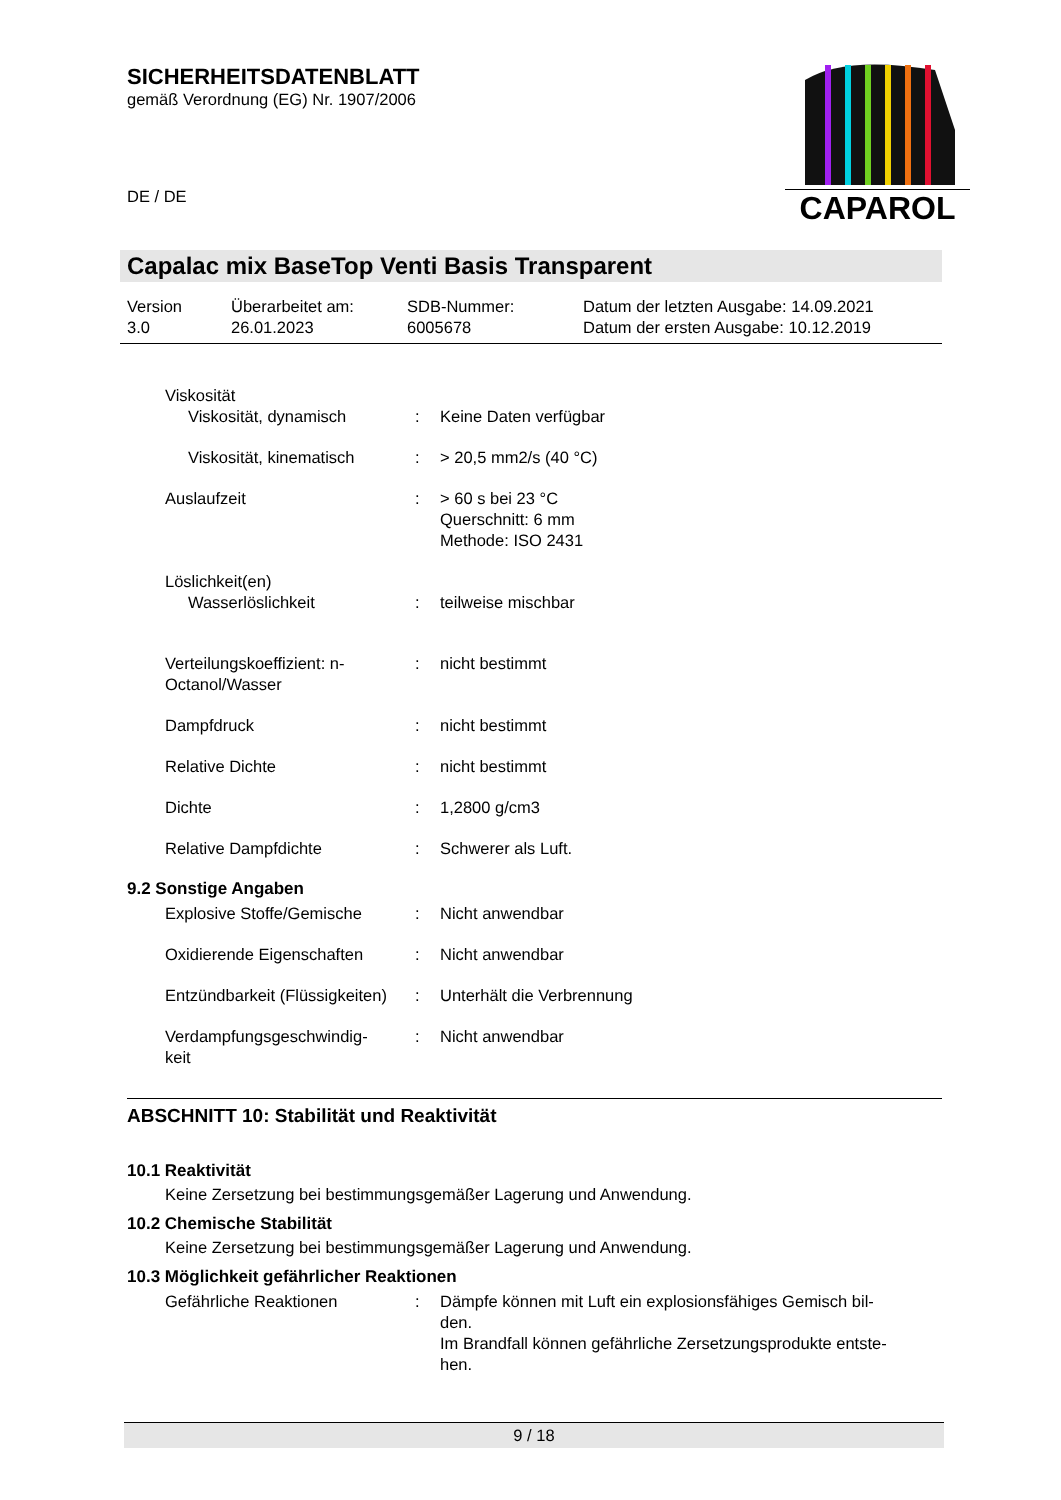SICHERHEITSDATENBLATT
gemäß Verordnung (EG) Nr. 1907/2006
DE / DE
CAPAROL
Capalac mix BaseTop Venti Basis Transparent
| Version 3.0 | Überarbeitet am: 26.01.2023 | SDB-Nummer: 6005678 | Datum der letzten Ausgabe: 14.09.2021 Datum der ersten Ausgabe: 10.12.2019 |
| Viskosität Viskosität, dynamisch | : | Keine Daten verfügbar |
| Viskosität, kinematisch | : | > 20,5 mm2/s (40 °C) |
| Auslaufzeit | : | > 60 s bei 23 °C Querschnitt: 6 mm Methode: ISO 2431 |
| Löslichkeit(en) Wasserlöslichkeit | : | teilweise mischbar |
| Verteilungskoeffizient: n-Octanol/Wasser | : | nicht bestimmt |
| Dampfdruck | : | nicht bestimmt |
| Relative Dichte | : | nicht bestimmt |
| Dichte | : | 1,2800 g/cm3 |
| Relative Dampfdichte | : | Schwerer als Luft. |
9.2 Sonstige Angaben
| Explosive Stoffe/Gemische | : | Nicht anwendbar |
| Oxidierende Eigenschaften | : | Nicht anwendbar |
| Entzündbarkeit (Flüssigkeiten) | : | Unterhält die Verbrennung |
| Verdampfungsgeschwindig- keit | : | Nicht anwendbar |
ABSCHNITT 10: Stabilität und Reaktivität
10.1 Reaktivität
Keine Zersetzung bei bestimmungsgemäßer Lagerung und Anwendung.
10.2 Chemische Stabilität
Keine Zersetzung bei bestimmungsgemäßer Lagerung und Anwendung.
10.3 Möglichkeit gefährlicher Reaktionen
| Gefährliche Reaktionen | : | Dämpfe können mit Luft ein explosionsfähiges Gemisch bil- den. Im Brandfall können gefährliche Zersetzungsprodukte entste- hen. |
9 / 18